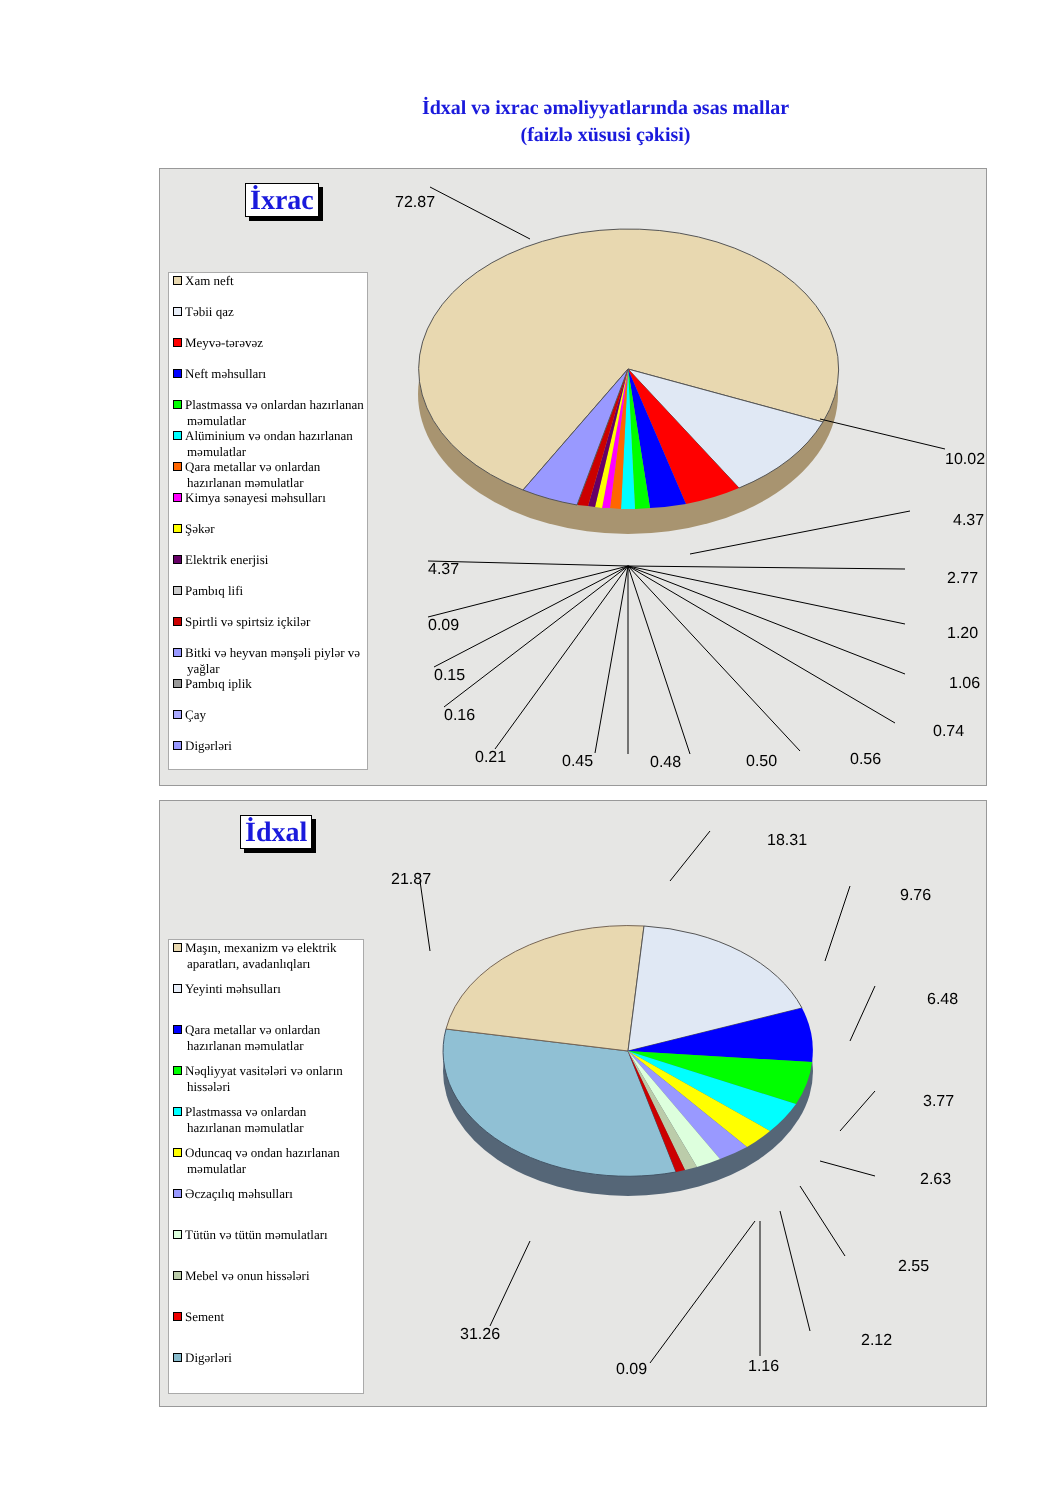İdxal və ixrac əməliyyatlarında əsas mallar
(faizlə xüsusi çəkisi)
İxrac
Xam neft
Təbii qaz
Meyvə-tərəvəz
Neft məhsulları
Plastmassa və onlardan hazırlanan məmulatlar
Alüminium və ondan hazırlanan məmulatlar
Qara metallar və onlardan hazırlanan məmulatlar
Kimya sənayesi məhsulları
Şəkər
Elektrik enerjisi
Pambıq lifi
Spirtli və spirtsiz içkilər
Bitki və heyvan mənşəli piylər və yağlar
Pambıq iplik
Çay
Digərləri
72.87
10.02
4.37
2.77
1.20
1.06
0.74
0.56
0.50
0.48
0.45
0.21
0.16
0.15
0.09
4.37
İdxal
Maşın, mexanizm və elektrik aparatları, avadanlıqları
Yeyinti məhsulları
Qara metallar və onlardan hazırlanan məmulatlar
Nəqliyyat vasitələri və onların hissələri
Plastmassa və onlardan hazırlanan məmulatlar
Oduncaq və ondan hazırlanan məmulatlar
Əczaçılıq məhsulları
Tütün və tütün məmulatları
Mebel və onun hissələri
Sement
Digərləri
21.87
18.31
9.76
6.48
3.77
2.63
2.55
2.12
1.16
0.09
31.26